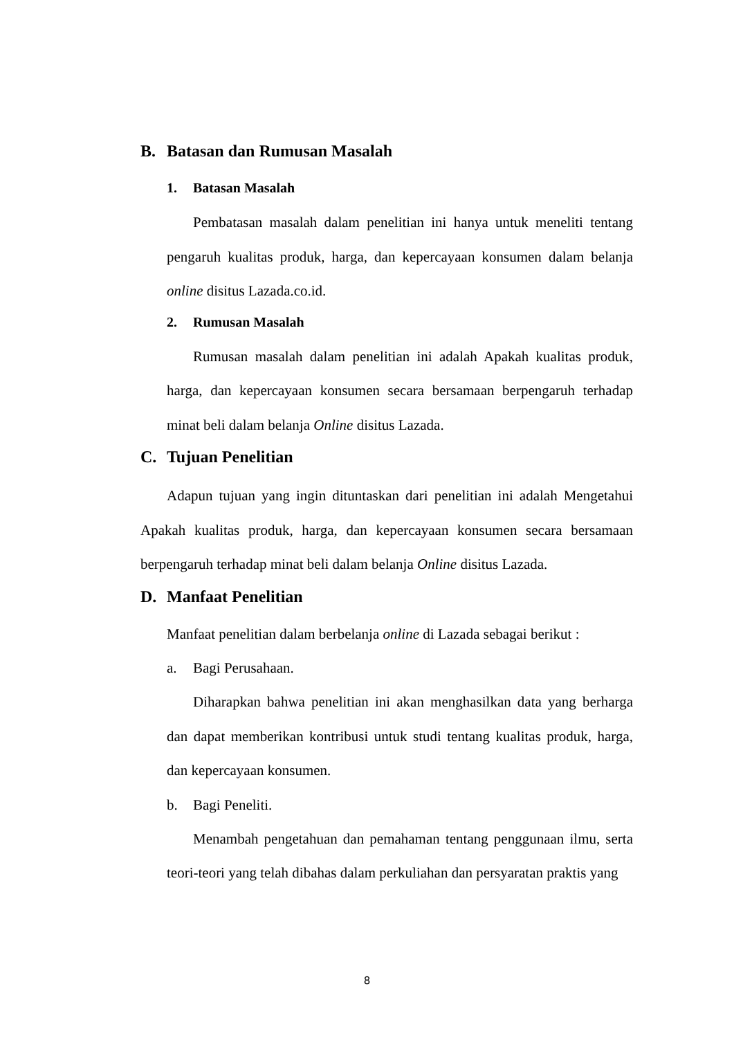B. Batasan dan Rumusan Masalah
1. Batasan Masalah
Pembatasan masalah dalam penelitian ini hanya untuk meneliti tentang pengaruh kualitas produk, harga, dan kepercayaan konsumen dalam belanja online disitus Lazada.co.id.
2. Rumusan Masalah
Rumusan masalah dalam penelitian ini adalah Apakah kualitas produk, harga, dan kepercayaan konsumen secara bersamaan berpengaruh terhadap minat beli dalam belanja Online disitus Lazada.
C. Tujuan Penelitian
Adapun tujuan yang ingin dituntaskan dari penelitian ini adalah Mengetahui Apakah kualitas produk, harga, dan kepercayaan konsumen secara bersamaan berpengaruh terhadap minat beli dalam belanja Online disitus Lazada.
D. Manfaat Penelitian
Manfaat penelitian dalam berbelanja online di Lazada sebagai berikut :
a. Bagi Perusahaan.
Diharapkan bahwa penelitian ini akan menghasilkan data yang berharga dan dapat memberikan kontribusi untuk studi tentang kualitas produk, harga, dan kepercayaan konsumen.
b. Bagi Peneliti.
Menambah pengetahuan dan pemahaman tentang penggunaan ilmu, serta teori-teori yang telah dibahas dalam perkuliahan dan persyaratan praktis yang
8